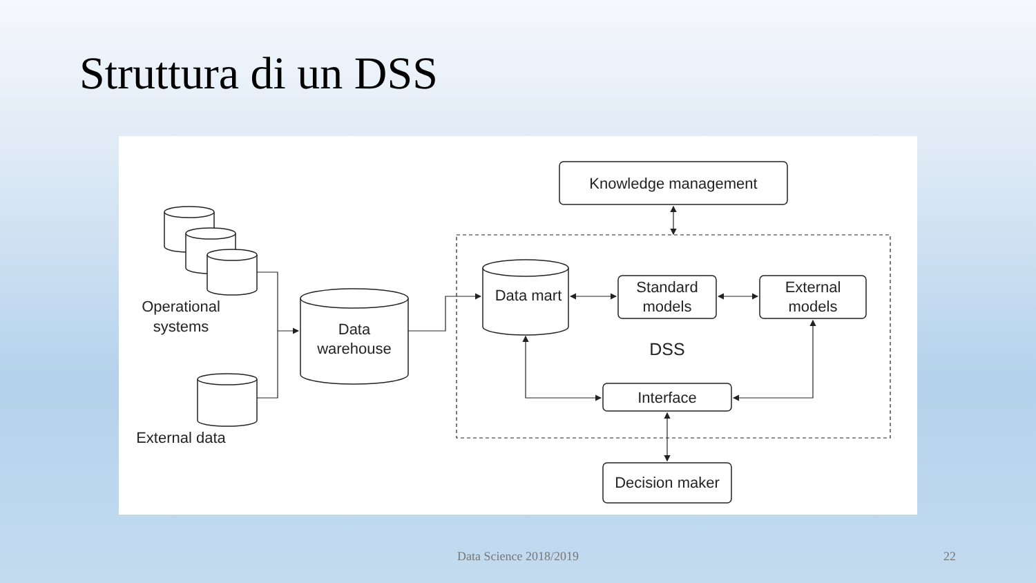Struttura di un DSS
Operational
systems
External data
Data
warehouse
Data mart
Knowledge management
Standard
models
External
models
DSS
Interface
Decision maker
Data Science 2018/2019 22